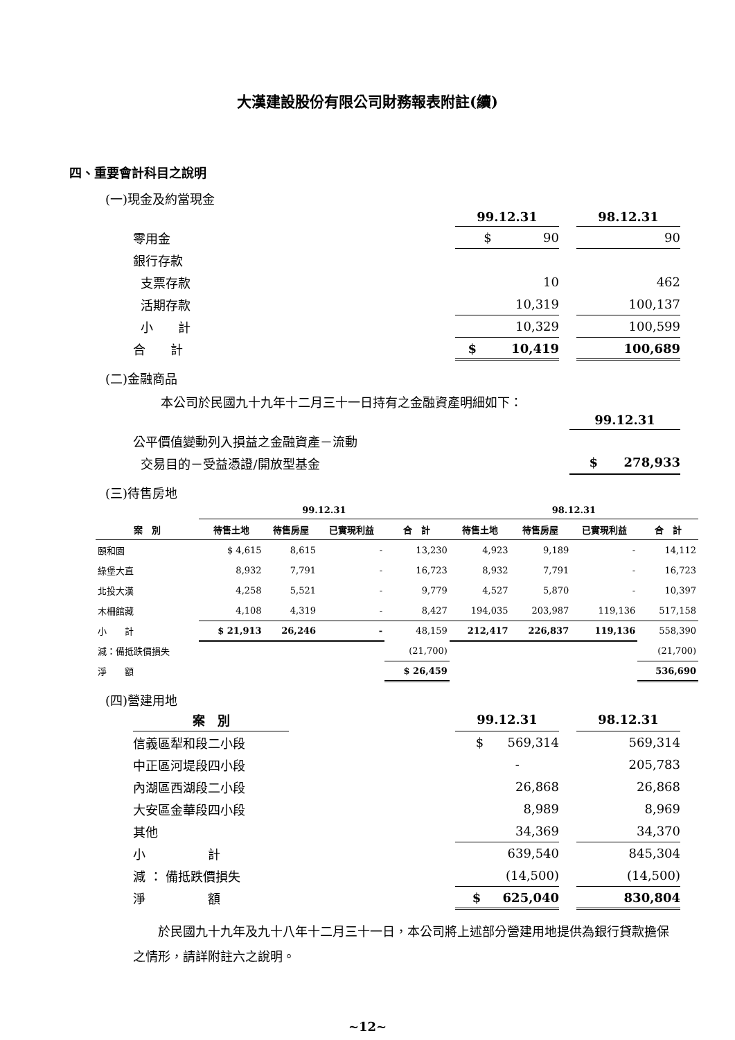大漢建設股份有限公司財務報表附註(續)
四、重要會計科目之說明
(一)現金及約當現金
| | 99.12.31 | | 98.12.31 |
| --- | --- | --- | --- |
| 零用金 | $ 90 | | 90 |
| 銀行存款 | | | |
| 支票存款 | 10 | | 462 |
| 活期存款 | 10,319 | | 100,137 |
| 小 計 | 10,329 | | 100,599 |
| 合 計 | $ 10,419 | | 100,689 |
(二)金融商品
本公司於民國九十九年十二月三十一日持有之金融資產明細如下：
| | 99.12.31 |
| --- | --- |
| 公平價值變動列入損益之金融資產－流動 | |
| 交易目的－受益憑證/開放型基金 | $ 278,933 |
(三)待售房地
| | 99.12.31 | | | | 98.12.31 | | | |
| --- | --- | --- | --- | --- | --- | --- | --- | --- |
| 案 別 | 待售土地 | 待售房屋 | 已實現利益 | 合 計 | 待售土地 | 待售房屋 | 已實現利益 | 合 計 |
| 頤和園 | $ 4,615 | 8,615 | - | 13,230 | 4,923 | 9,189 | - | 14,112 |
| 綠堡大直 | 8,932 | 7,791 | - | 16,723 | 8,932 | 7,791 | - | 16,723 |
| 北投大漢 | 4,258 | 5,521 | - | 9,779 | 4,527 | 5,870 | - | 10,397 |
| 木柵館藏 | 4,108 | 4,319 | - | 8,427 | 194,035 | 203,987 | 119,136 | 517,158 |
| 小 計 | $ 21,913 | 26,246 | - | 48,159 | 212,417 | 226,837 | 119,136 | 558,390 |
| 減：備抵跌價損失 | | | | (21,700) | | | | (21,700) |
| 淨 額 | | | | $ 26,459 | | | | 536,690 |
(四)營建用地
| 案 別 | | 99.12.31 | | 98.12.31 |
| --- | --- | --- | --- | --- |
| 信義區犁和段二小段 | | $ 569,314 | | 569,314 |
| 中正區河堤段四小段 | | - | | 205,783 |
| 內湖區西湖段二小段 | | 26,868 | | 26,868 |
| 大安區金華段四小段 | | 8,989 | | 8,969 |
| 其他 | | 34,369 | | 34,370 |
| 小 計 | | 639,540 | | 845,304 |
| 減 ： 備抵跌價損失 | | (14,500) | | (14,500) |
| 淨 額 | | $ 625,040 | | 830,804 |
　　於民國九十九年及九十八年十二月三十一日，本公司將上述部分營建用地提供為銀行貸款擔保之情形，請詳附註六之說明。
~12~